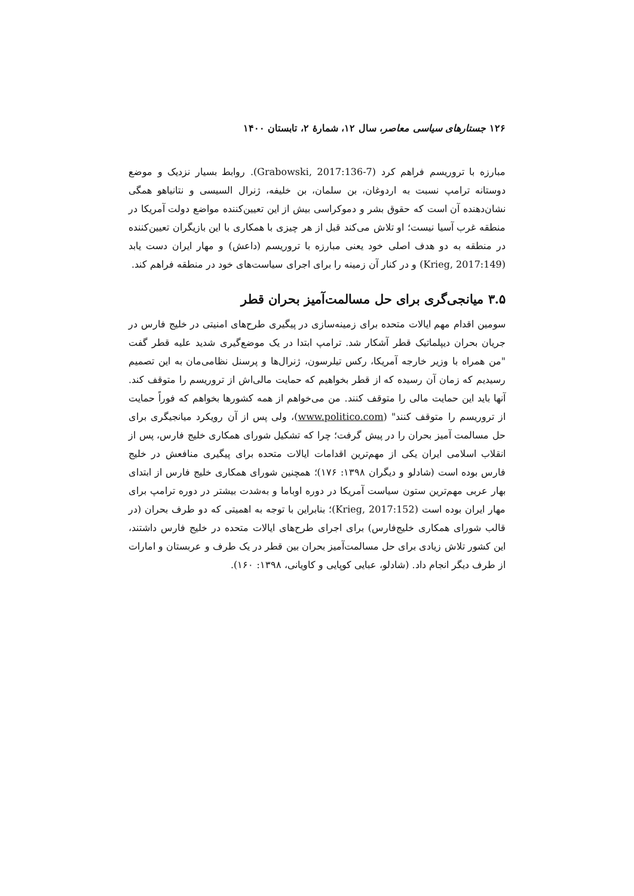۱۲۶ جستارهای سیاسی معاصر، سال ۱۲، شمارهٔ ۲، تابستان ۱۴۰۰
مبارزه با تروریسم فراهم کرد (Grabowski, 2017:136-7). روابط بسیار نزدیک و موضع دوستانه ترامپ نسبت به اردوغان، بن سلمان، بن خلیفه، ژنرال السیسی و نتانیاهو همگی نشان‌دهنده آن است که حقوق بشر و دموکراسی بیش از این تعیین‌کننده مواضع دولت آمریکا در منطقه غرب آسیا نیست؛ او تلاش می‌کند قبل از هر چیزی با همکاری با این بازیگران تعیین‌کننده در منطقه به دو هدف اصلی خود یعنی مبارزه با تروریسم (داعش) و مهار ایران دست یابد (Krieg, 2017:149) و در کنار آن زمینه را برای اجرای سیاست‌های خود در منطقه فراهم کند.
۳.۵ میانجی‌گری برای حل مسالمت‌آمیز بحران قطر
سومین اقدام مهم ایالات متحده برای زمینه‌سازی در پیگیری طرح‌های امنیتی در خلیج فارس در جریان بحران دیپلماتیک قطر آشکار شد. ترامپ ابتدا در یک موضع‌گیری شدید علیه قطر گفت "من همراه با وزیر خارجه آمریکا، رکس تیلرسون، ژنرال‌ها و پرسنل نظامی‌مان به این تصمیم رسیدیم که زمان آن رسیده که از قطر بخواهیم که حمایت مالی‌اش از تروریسم را متوقف کند. آنها باید این حمایت مالی را متوقف کنند. من می‌خواهم از همه کشورها بخواهم که فوراً حمایت از تروریسم را متوقف کنند" (www.politico.com)، ولی پس از آن رویکرد میانجیگری برای حل مسالمت آمیز بحران را در پیش گرفت؛ چرا که تشکیل شورای همکاری خلیج فارس، پس از انقلاب اسلامی ایران یکی از مهم‌ترین اقدامات ایالات متحده برای پیگیری منافعش در خلیج فارس بوده است (شادلو و دیگران ۱۳۹۸: ۱۷۶)؛ همچنین شورای همکاری خلیج فارس از ابتدای بهار عربی مهم‌ترین ستون سیاست آمریکا در دوره اوباما و به‌شدت بیشتر در دوره ترامپ برای مهار ایران بوده است (Krieg, 2017:152)؛ بنابراین با توجه به اهمیتی که دو طرف بحران (در قالب شورای همکاری خلیج‌فارس) برای اجرای طرح‌های ایالات متحده در خلیج فارس داشتند، این کشور تلاش زیادی برای حل مسالمت‌آمیز بحران بین قطر در یک طرف و عربستان و امارات از طرف دیگر انجام داد. (شادلو، عبایی کوپایی و کاویانی، ۱۳۹۸: ۱۶۰).